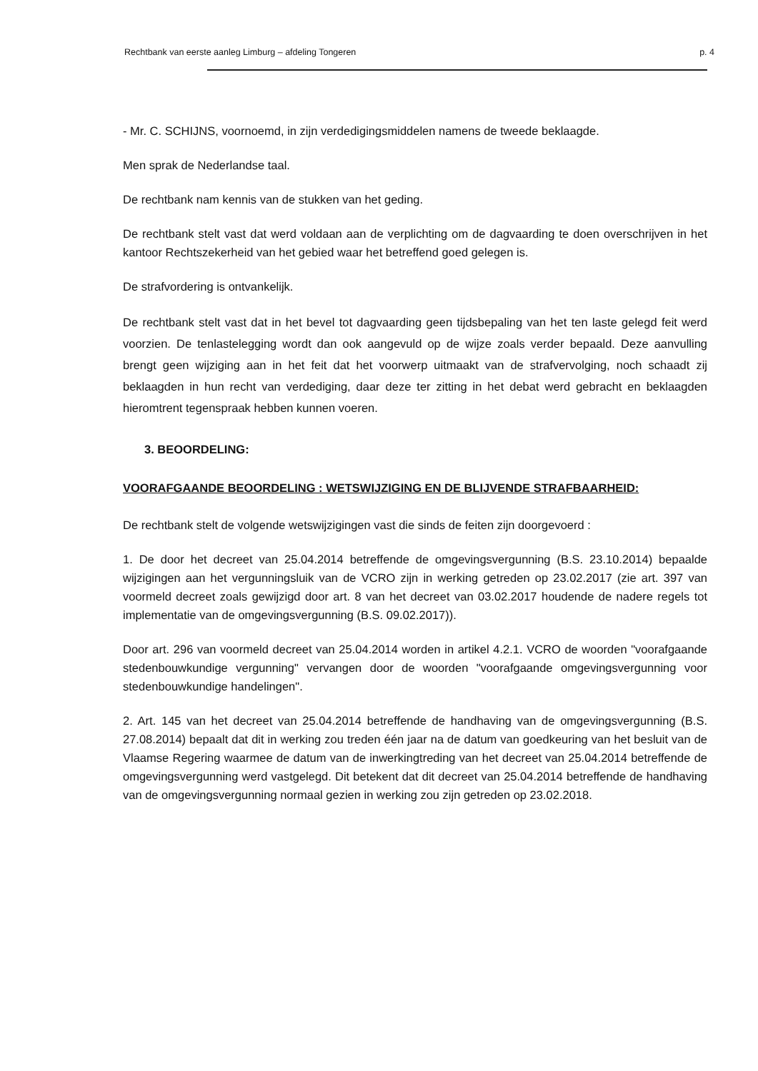Rechtbank van eerste aanleg Limburg – afdeling Tongeren p. 4
- Mr. C. SCHIJNS, voornoemd, in zijn verdedigingsmiddelen namens de tweede beklaagde.
Men sprak de Nederlandse taal.
De rechtbank nam kennis van de stukken van het geding.
De rechtbank stelt vast dat werd voldaan aan de verplichting om de dagvaarding te doen overschrijven in het kantoor Rechtszekerheid van het gebied waar het betreffend goed gelegen is.
De strafvordering is ontvankelijk.
De rechtbank stelt vast dat in het bevel tot dagvaarding geen tijdsbepaling van het ten laste gelegd feit werd voorzien. De tenlastelegging wordt dan ook aangevuld op de wijze zoals verder bepaald. Deze aanvulling brengt geen wijziging aan in het feit dat het voorwerp uitmaakt van de strafvervolging, noch schaadt zij beklaagden in hun recht van verdediging, daar deze ter zitting in het debat werd gebracht en beklaagden hieromtrent tegenspraak hebben kunnen voeren.
3. BEOORDELING:
VOORAFGAANDE BEOORDELING : WETSWIJZIGING EN DE BLIJVENDE STRAFBAARHEID:
De rechtbank stelt de volgende wetswijzigingen vast die sinds de feiten zijn doorgevoerd :
1. De door het decreet van 25.04.2014 betreffende de omgevingsvergunning (B.S. 23.10.2014) bepaalde wijzigingen aan het vergunningsluik van de VCRO zijn in werking getreden op 23.02.2017 (zie art. 397 van voormeld decreet zoals gewijzigd door art. 8 van het decreet van 03.02.2017 houdende de nadere regels tot implementatie van de omgevingsvergunning (B.S. 09.02.2017)).
Door art. 296 van voormeld decreet van 25.04.2014 worden in artikel 4.2.1. VCRO de woorden "voorafgaande stedenbouwkundige vergunning" vervangen door de woorden "voorafgaande omgevingsvergunning voor stedenbouwkundige handelingen".
2. Art. 145 van het decreet van 25.04.2014 betreffende de handhaving van de omgevingsvergunning (B.S. 27.08.2014) bepaalt dat dit in werking zou treden één jaar na de datum van goedkeuring van het besluit van de Vlaamse Regering waarmee de datum van de inwerkingtreding van het decreet van 25.04.2014 betreffende de omgevingsvergunning werd vastgelegd. Dit betekent dat dit decreet van 25.04.2014 betreffende de handhaving van de omgevingsvergunning normaal gezien in werking zou zijn getreden op 23.02.2018.